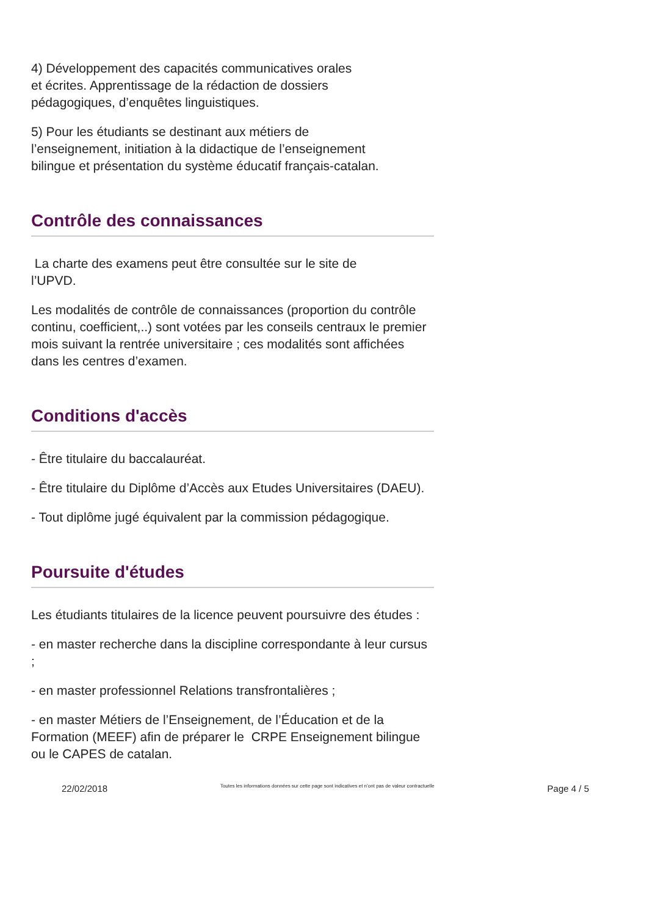4) Développement des capacités communicatives orales
et écrites. Apprentissage de la rédaction de dossiers
pédagogiques, d’enquêtes linguistiques.
5) Pour les étudiants se destinant aux métiers de
l’enseignement, initiation à la didactique de l’enseignement
bilingue et présentation du système éducatif français-catalan.
Contrôle des connaissances
La charte des examens peut être consultée sur le site de
l’UPVD.
Les modalités de contrôle de connaissances (proportion du contrôle continu, coefficient,..) sont votées par les conseils centraux le premier mois suivant la rentrée universitaire ; ces modalités sont affichées dans les centres d’examen.
Conditions d'accès
- Être titulaire du baccalauréat.
- Être titulaire du Diplôme d’Accès aux Etudes Universitaires (DAEU).
- Tout diplôme jugé équivalent par la commission pédagogique.
Poursuite d'études
Les étudiants titulaires de la licence peuvent poursuivre des études :
- en master recherche dans la discipline correspondante à leur cursus ;
- en master professionnel Relations transfrontalières ;
- en master Métiers de l’Enseignement, de l’Éducation et de la Formation (MEEF) afin de préparer le CRPE Enseignement bilingue ou le CAPES de catalan.
22/02/2018 Toutes les informations données sur cette page sont indicatives et n’ont pas de valeur contractuelle Page 4 / 5